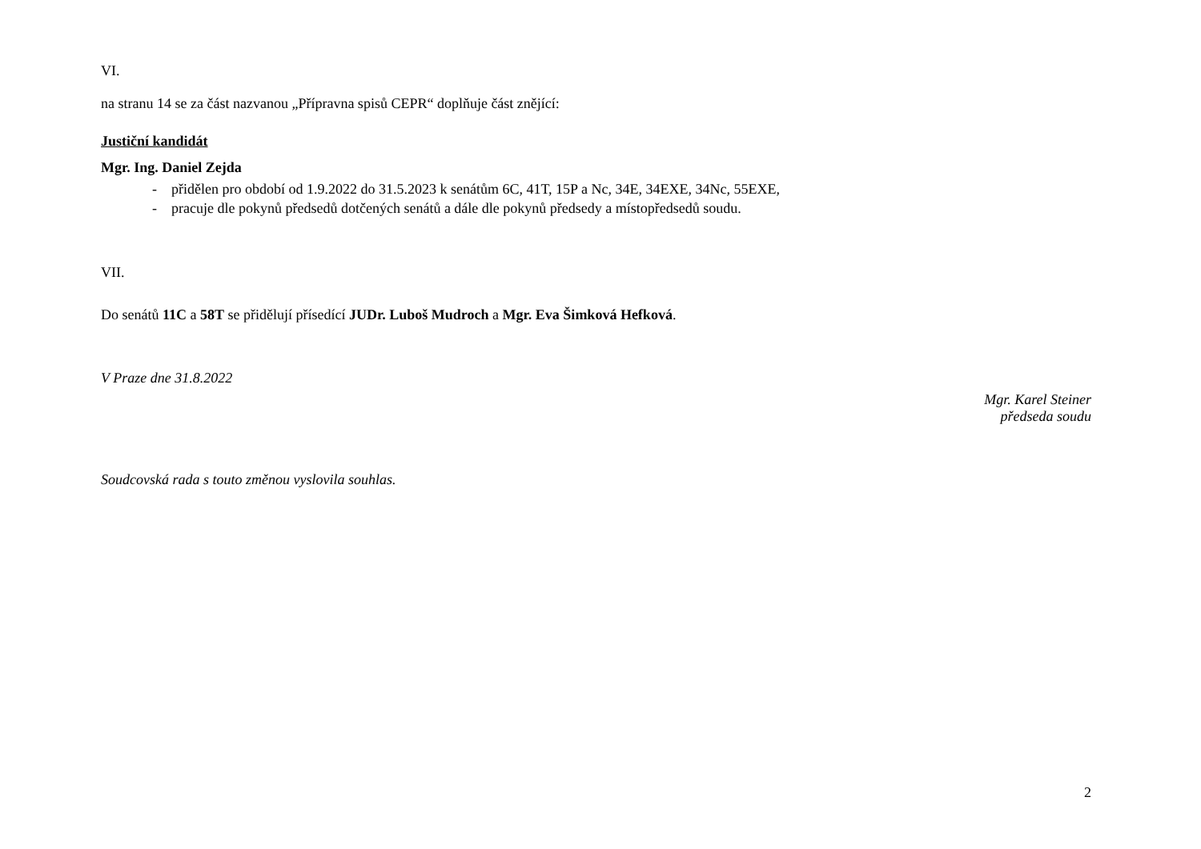VI.
na stranu 14 se za část nazvanou „Přípravna spisů CEPR“ doplňuje část znějící:
Justiční kandidát
Mgr. Ing. Daniel Zejda
- přidělen pro období od 1.9.2022 do 31.5.2023 k senátům 6C, 41T, 15P a Nc, 34E, 34EXE, 34Nc, 55EXE,
- pracuje dle pokynů předsedů dotčených senátů a dále dle pokynů předsedy a místopředsedů soudu.
VII.
Do senátů 11C a 58T se přidělují přísedící JUDr. Luboš Mudroch a Mgr. Eva Šimková Hefková.
V Praze dne 31.8.2022
Mgr. Karel Steiner
předseda soudu
Soudcovská rada s touto změnou vyslovila souhlas.
2